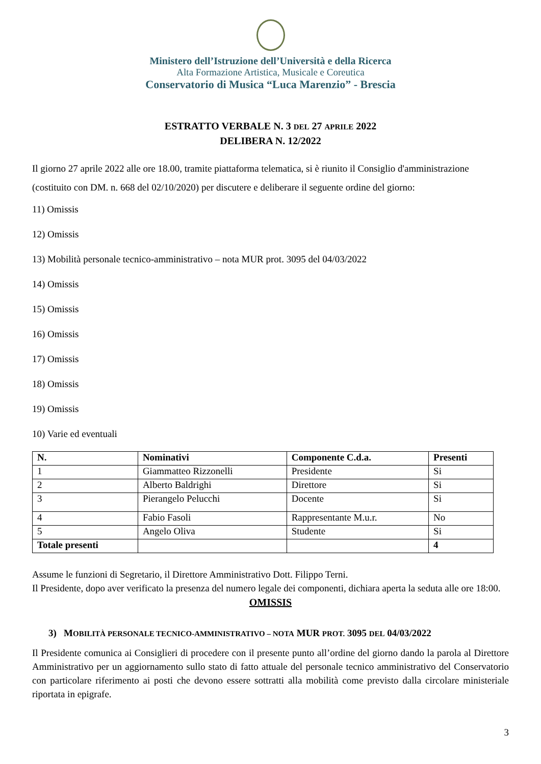Ministero dell’Istruzione dell’Università e della Ricerca
Alta Formazione Artistica, Musicale e Coreutica
Conservatorio di Musica “Luca Marenzio” - Brescia
ESTRATTO VERBALE N. 3 DEL 27 APRILE 2022
DELIBERA N. 12/2022
Il giorno 27 aprile 2022 alle ore 18.00, tramite piattaforma telematica, si è riunito il Consiglio d'amministrazione (costituito con DM. n. 668 del 02/10/2020) per discutere e deliberare il seguente ordine del giorno:
11) Omissis
12) Omissis
13) Mobilità personale tecnico-amministrativo – nota MUR prot. 3095 del 04/03/2022
14) Omissis
15) Omissis
16) Omissis
17) Omissis
18) Omissis
19) Omissis
10) Varie ed eventuali
| N. | Nominativi | Componente C.d.a. | Presenti |
| --- | --- | --- | --- |
| 1 | Giammatteo Rizzonelli | Presidente | Si |
| 2 | Alberto Baldrighi | Direttore | Si |
| 3 | Pierangelo Pelucchi | Docente | Si |
| 4 | Fabio Fasoli | Rappresentante M.u.r. | No |
| 5 | Angelo Oliva | Studente | Si |
| Totale presenti | | | 4 |
Assume le funzioni di Segretario, il Direttore Amministrativo Dott. Filippo Terni.
Il Presidente, dopo aver verificato la presenza del numero legale dei componenti, dichiara aperta la seduta alle ore 18:00.
OMISSIS
3) MOBILITÀ PERSONALE TECNICO-AMMINISTRATIVO – NOTA MUR PROT. 3095 DEL 04/03/2022
Il Presidente comunica ai Consiglieri di procedere con il presente punto all’ordine del giorno dando la parola al Direttore Amministrativo per un aggiornamento sullo stato di fatto attuale del personale tecnico amministrativo del Conservatorio con particolare riferimento ai posti che devono essere sottratti alla mobilità come previsto dalla circolare ministeriale riportata in epigrafe.
3